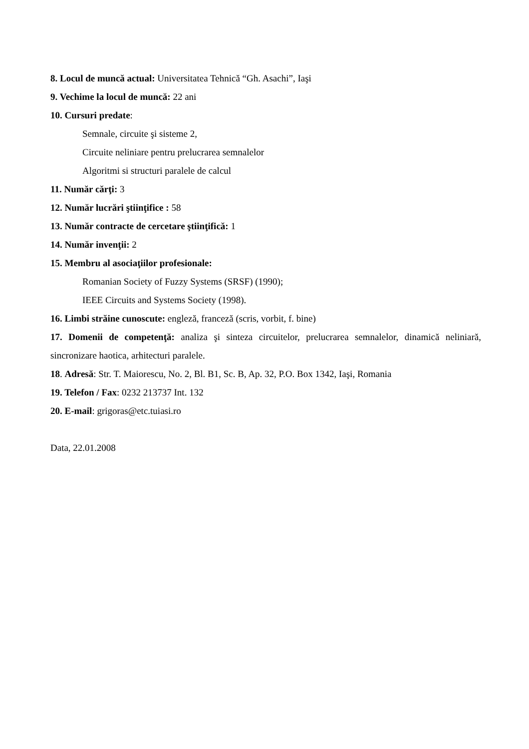8. Locul de muncă actual: Universitatea Tehnică “Gh. Asachi”, Iaşi
9. Vechime la locul de muncă: 22 ani
10. Cursuri predate:
Semnale, circuite şi sisteme 2,
Circuite neliniare pentru prelucrarea semnalelor
Algoritmi si structuri paralele de calcul
11. Număr cărţi: 3
12. Număr lucrări ştiinţifice : 58
13. Număr contracte de cercetare ştiinţifică: 1
14. Număr invenţii: 2
15. Membru al asociaţiilor profesionale:
Romanian Society of Fuzzy Systems (SRSF) (1990);
IEEE Circuits and Systems Society (1998).
16. Limbi străine cunoscute: engleză, franceză (scris, vorbit, f. bine)
17. Domenii de competenţă: analiza şi sinteza circuitelor, prelucrarea semnalelor, dinamică neliniară, sincronizare haotica, arhitecturi paralele.
18. Adresă: Str. T. Maiorescu, No. 2, Bl. B1, Sc. B, Ap. 32, P.O. Box 1342, Iaşi, Romania
19. Telefon / Fax: 0232 213737 Int. 132
20. E-mail: grigoras@etc.tuiasi.ro
Data, 22.01.2008